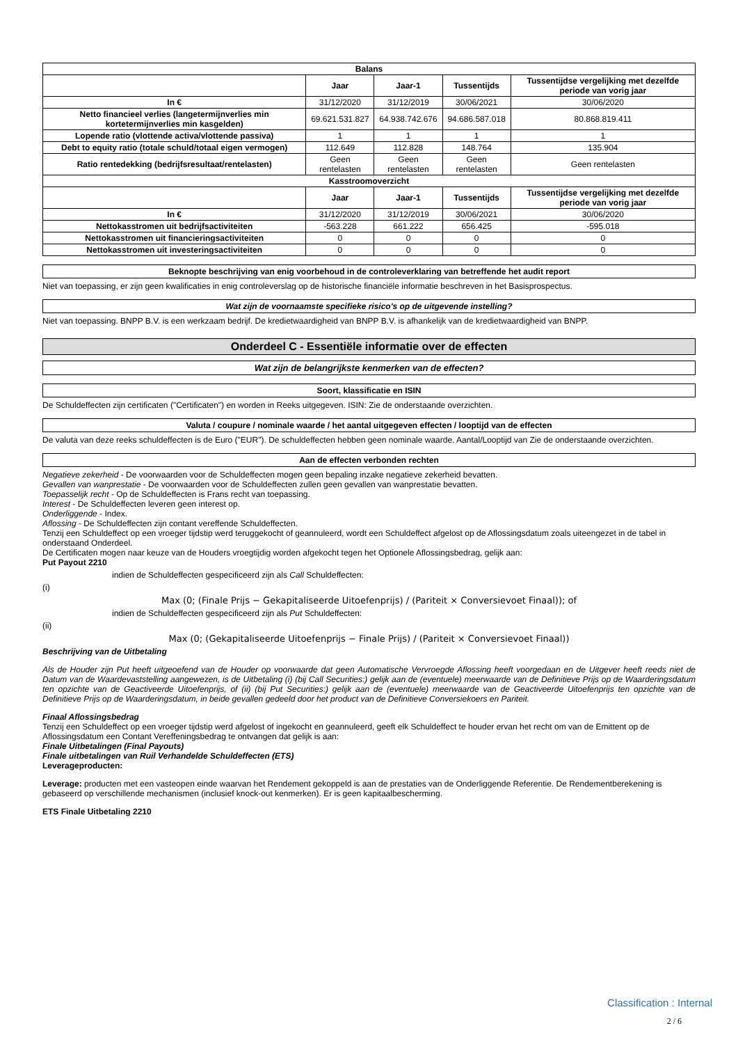| Balans | | | | |
| --- | --- | --- | --- | --- |
| | Jaar | Jaar-1 | Tussentijds | Tussentijdse vergelijking met dezelfde periode van vorig jaar |
| In € | 31/12/2020 | 31/12/2019 | 30/06/2021 | 30/06/2020 |
| Netto financieel verlies (langetermijnverlies min kortetermijnverlies min kasgelden) | 69.621.531.827 | 64.938.742.676 | 94.686.587.018 | 80.868.819.411 |
| Lopende ratio (vlottende activa/vlottende passiva) | 1 | 1 | 1 | 1 |
| Debt to equity ratio (totale schuld/totaal eigen vermogen) | 112.649 | 112.828 | 148.764 | 135.904 |
| Ratio rentedekking (bedrijfsresultaat/rentelasten) | Geen rentelasten | Geen rentelasten | Geen rentelasten | Geen rentelasten |
| Kasstroomoverzicht | | | | |
| | Jaar | Jaar-1 | Tussentijds | Tussentijdse vergelijking met dezelfde periode van vorig jaar |
| In € | 31/12/2020 | 31/12/2019 | 30/06/2021 | 30/06/2020 |
| Nettokasstromen uit bedrijfsactiviteiten | -563.228 | 661.222 | 656.425 | -595.018 |
| Nettokasstromen uit financieringsactiviteiten | 0 | 0 | 0 | 0 |
| Nettokasstromen uit investeringsactiviteiten | 0 | 0 | 0 | 0 |
Beknopte beschrijving van enig voorbehoud in de controleverklaring van betreffende het audit report
Niet van toepassing, er zijn geen kwalificaties in enig controleverslag op de historische financiële informatie beschreven in het Basisprospectus.
Wat zijn de voornaamste specifieke risico's op de uitgevende instelling?
Niet van toepassing. BNPP B.V. is een werkzaam bedrijf. De kredietwaardigheid van BNPP B.V. is afhankelijk van de kredietwaardigheid van BNPP.
Onderdeel C - Essentiële informatie over de effecten
Wat zijn de belangrijkste kenmerken van de effecten?
Soort, klassificatie en ISIN
De Schuldeffecten zijn certificaten ("Certificaten") en worden in Reeks uitgegeven. ISIN: Zie de onderstaande overzichten.
Valuta / coupure / nominale waarde / het aantal uitgegeven effecten / looptijd van de effecten
De valuta van deze reeks schuldeffecten is de Euro ("EUR"). De schuldeffecten hebben geen nominale waarde. Aantal/Looptijd van Zie de onderstaande overzichten.
Aan de effecten verbonden rechten
Negatieve zekerheid - De voorwaarden voor de Schuldeffecten mogen geen bepaling inzake negatieve zekerheid bevatten.
Gevallen van wanprestatie - De voorwaarden voor de Schuldeffecten zullen geen gevallen van wanprestatie bevatten.
Toepasselijk recht - Op de Schuldeffecten is Frans recht van toepassing.
Interest - De Schuldeffecten leveren geen interest op.
Onderliggende - Index.
Aflossing - De Schuldeffecten zijn contant vereffende Schuldeffecten.
Tenzij een Schuldeffect op een vroeger tijdstip werd teruggekocht of geannuleerd, wordt een Schuldeffect afgelost op de Aflossingsdatum zoals uiteengezet in de tabel in onderstaand Onderdeel.
De Certificaten mogen naar keuze van de Houders vroegtijdig worden afgekocht tegen het Optionele Aflossingsbedrag, gelijk aan:
Put Payout 2210
indien de Schuldeffecten gespecificeerd zijn als Call Schuldeffecten:
(i)
Max (0; (Finale Prijs − Gekapitaliseerde Uitoefenprijs) / (Pariteit × Conversievoet Finaal)); of
indien de Schuldeffecten gespecificeerd zijn als Put Schuldeffecten:
(ii)
Max (0; (Gekapitaliseerde Uitoefenprijs − Finale Prijs) / (Pariteit × Conversievoet Finaal))
Beschrijving van de Uitbetaling
Als de Houder zijn Put heeft uitgeoefend van de Houder op voorwaarde dat geen Automatische Vervroegde Aflossing heeft voorgedaan en de Uitgever heeft reeds niet de Datum van de Waardevaststelling aangewezen, is de Uitbetaling (i) (bij Call Securities:) gelijk aan de (eventuele) meerwaarde van de Definitieve Prijs op de Waarderingsdatum ten opzichte van de Geactiveerde Uitoefenprijs, of (ii) (bij Put Securities:) gelijk aan de (eventuele) meerwaarde van de Geactiveerde Uitoefenprijs ten opzichte van de Definitieve Prijs op de Waarderingsdatum, in beide gevallen gedeeld door het product van de Definitieve Conversiekoers en Pariteit.
Finaal Aflossingsbedrag
Tenzij een Schuldeffect op een vroeger tijdstip werd afgelost of ingekocht en geannuleerd, geeft elk Schuldeffect te houder ervan het recht om van de Emittent op de Aflossingsdatum een Contant Vereffeningsbedrag te ontvangen dat gelijk is aan:
Finale Uitbetalingen (Final Payouts)
Finale uitbetalingen van Ruil Verhandelde Schuldeffecten (ETS)
Leverageproducten:
Leverage: producten met een vasteopen einde waarvan het Rendement gekoppeld is aan de prestaties van de Onderliggende Referentie. De Rendementberekening is gebaseerd op verschillende mechanismen (inclusief knock-out kenmerken). Er is geen kapitaalbescherming.
ETS Finale Uitbetaling 2210
Classification : Internal
2 / 6